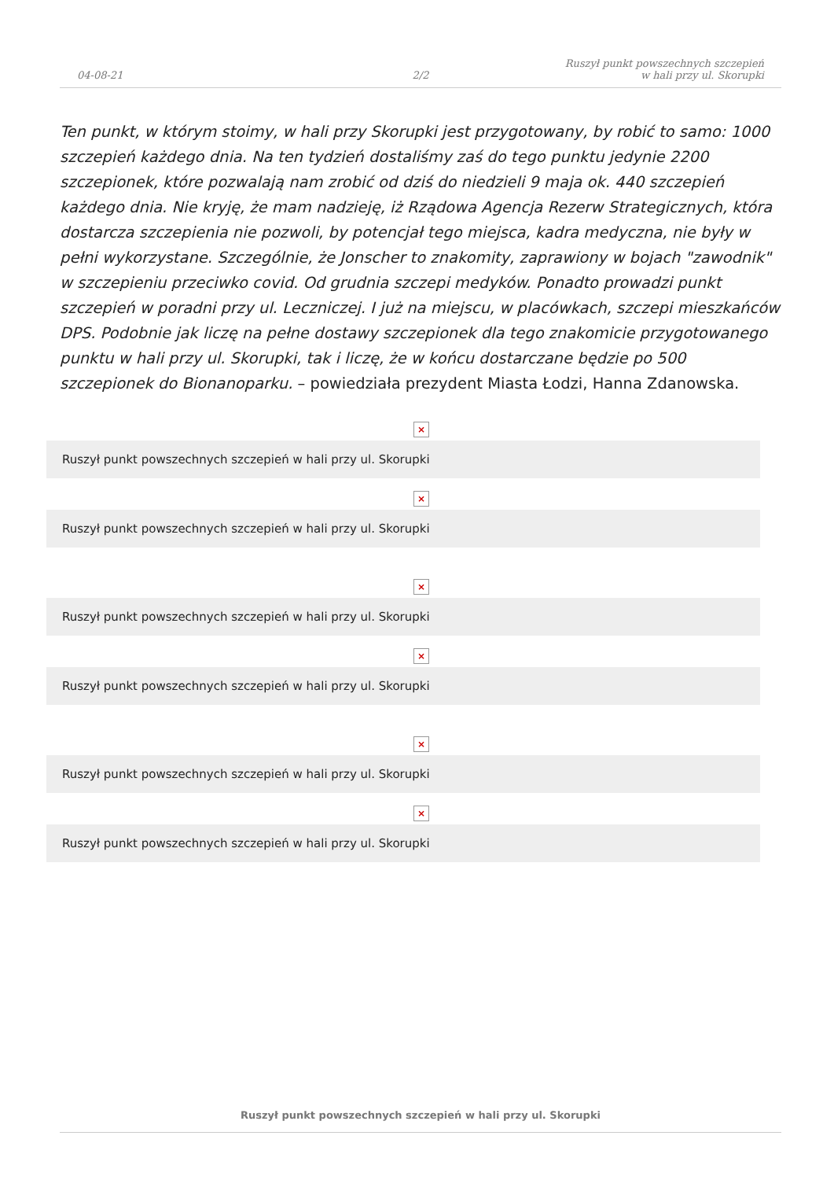04-08-21
2/2
Ruszył punkt powszechnych szczepień
w hali przy ul. Skorupki
Ten punkt, w którym stoimy, w hali przy Skorupki jest przygotowany, by robić to samo: 1000 szczepień każdego dnia. Na ten tydzień dostaliśmy zaś do tego punktu jedynie 2200 szczepionek, które pozwalają nam zrobić od dziś do niedzieli 9 maja ok. 440 szczepień każdego dnia. Nie kryję, że mam nadzieję, iż Rządowa Agencja Rezerw Strategicznych, która dostarcza szczepienia nie pozwoli, by potencjał tego miejsca, kadra medyczna, nie były w pełni wykorzystane. Szczególnie, że Jonscher to znakomity, zaprawiony w bojach "zawodnik" w szczepieniu przeciwko covid. Od grudnia szczepi medyków. Ponadto prowadzi punkt szczepień w poradni przy ul. Leczniczej. I już na miejscu, w placówkach, szczepi mieszkańców DPS. Podobnie jak liczę na pełne dostawy szczepionek dla tego znakomicie przygotowanego punktu w hali przy ul. Skorupki, tak i liczę, że w końcu dostarczane będzie po 500 szczepionek do Bionanoparku. – powiedziała prezydent Miasta Łodzi, Hanna Zdanowska.
×
Ruszył punkt powszechnych szczepień w hali przy ul. Skorupki
×
Ruszył punkt powszechnych szczepień w hali przy ul. Skorupki
×
Ruszył punkt powszechnych szczepień w hali przy ul. Skorupki
×
Ruszył punkt powszechnych szczepień w hali przy ul. Skorupki
×
Ruszył punkt powszechnych szczepień w hali przy ul. Skorupki
×
Ruszył punkt powszechnych szczepień w hali przy ul. Skorupki
Ruszył punkt powszechnych szczepień w hali przy ul. Skorupki